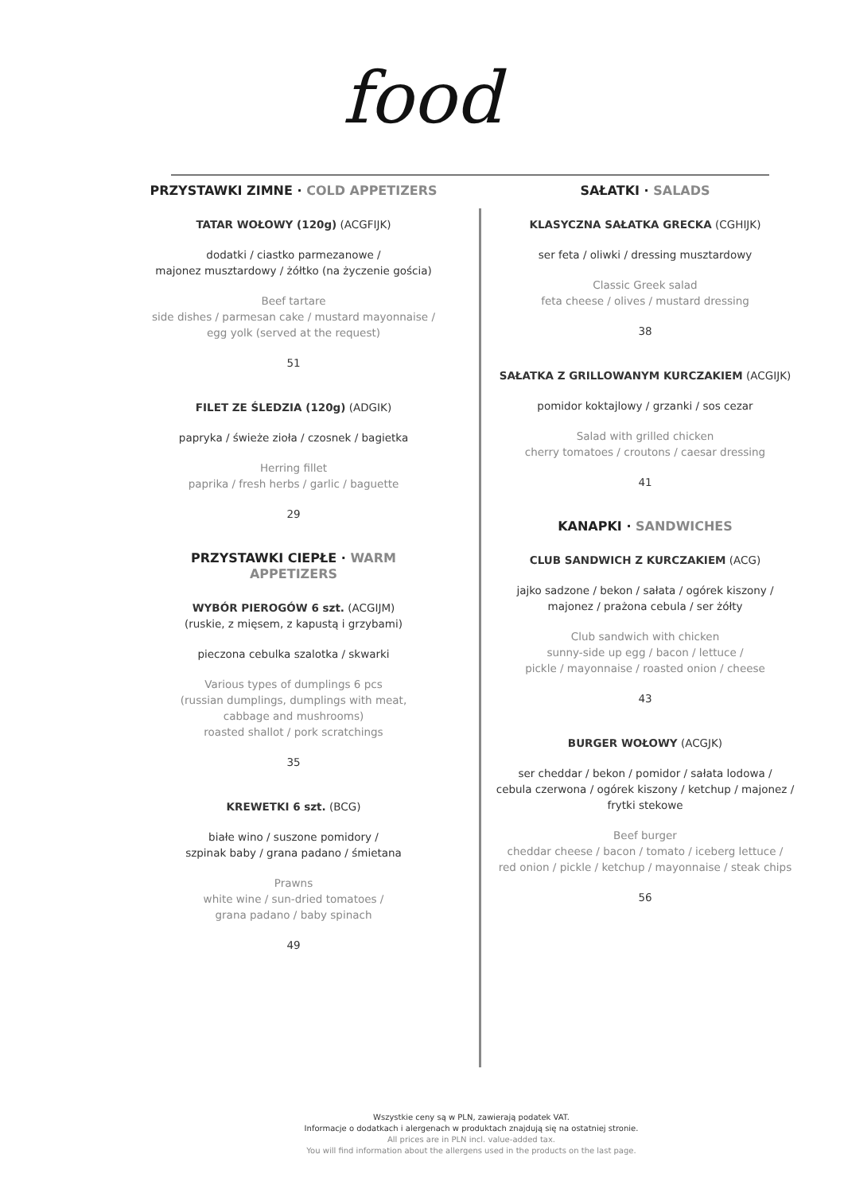food
PRZYSTAWKI ZIMNE · COLD APPETIZERS
TATAR WOŁOWY (120g) (ACGFIJK)
dodatki / ciastko parmezanowe /
majonez musztardowy / żółtko (na życzenie gościa)
Beef tartare
side dishes / parmesan cake / mustard mayonnaise /
egg yolk (served at the request)
51
FILET ZE ŚLEDZIA (120g) (ADGIK)
papryka / świeże zioła / czosnek / bagietka
Herring fillet
paprika / fresh herbs / garlic / baguette
29
PRZYSTAWKI CIEPŁE · WARM APPETIZERS
WYBÓR PIEROGÓW 6 szt. (ACGIJM)
(ruskie, z mięsem, z kapustą i grzybami)
pieczona cebulka szalotka / skwarki
Various types of dumplings 6 pcs
(russian dumplings, dumplings with meat,
cabbage and mushrooms)
roasted shallot / pork scratchings
35
KREWETKI 6 szt. (BCG)
białe wino / suszone pomidory /
szpinak baby / grana padano / śmietana
Prawns
white wine / sun-dried tomatoes /
grana padano / baby spinach
49
SAŁATKI · SALADS
KLASYCZNA SAŁATKA GRECKA (CGHIJK)
ser feta / oliwki / dressing musztardowy
Classic Greek salad
feta cheese / olives / mustard dressing
38
SAŁATKA Z GRILLOWANYM KURCZAKIEM (ACGIJK)
pomidor koktajlowy / grzanki / sos cezar
Salad with grilled chicken
cherry tomatoes / croutons / caesar dressing
41
KANAPKI · SANDWICHES
CLUB SANDWICH Z KURCZAKIEM (ACG)
jajko sadzone / bekon / sałata / ogórek kiszony /
majonez / prażona cebula / ser żółty
Club sandwich with chicken
sunny-side up egg / bacon / lettuce /
pickle / mayonnaise / roasted onion / cheese
43
BURGER WOŁOWY (ACGJK)
ser cheddar / bekon / pomidor / sałata lodowa /
cebula czerwona / ogórek kiszony / ketchup / majonez /
frytki stekowe
Beef burger
cheddar cheese / bacon / tomato / iceberg lettuce /
red onion / pickle / ketchup / mayonnaise / steak chips
56
Wszystkie ceny są w PLN, zawierają podatek VAT.
Informacje o dodatkach i alergenach w produktach znajdują się na ostatniej stronie.
All prices are in PLN incl. value-added tax.
You will find information about the allergens used in the products on the last page.